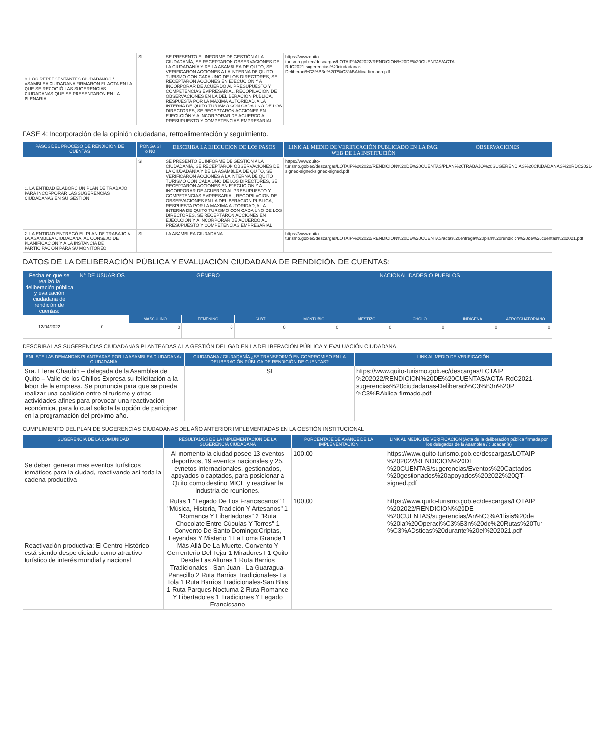| 9. LOS REPRESENTANTES CIUDADANOS / ASAMBLEA CIUDADANA FIRMARON EL ACTA EN LA QUE SE RECOGIÓ LAS SUGERENCIAS CIUDADANAS QUE SE PRESENTARON EN LA PLENARIA | SI | SE PRESENTO EL INFORME DE GESTIÓN A LA CIUDADANÍA, SE RECEPTARON OBSERVACIONES DE LA CIUDADANÍA Y DE LA ASAMBLEA DE QUITO, SE VERIFICARON ACCIONES A LA INTERNA DE QUITO TURISMO CON CADA UNO DE LOS DIRECTORES, SE RECEPTARON ACCIONES EN EJECUCIÓN Y A INCORPORAR DE ACUERDO AL PRESUPUESTO Y COMPETENCIAS EMPRESARIAL, RECOPILACION DE OBSERVACIONES EN LA DELIBERACION PUBLICA, RESPUESTA POR LA MAXIMA AUTORIDAD, A LA INTERNA DE QUITO TURISMO CON CADA UNO DE LOS DIRECTORES, SE RECEPTARON ACCIONES EN EJECUCIÓN Y A INCORPORAR DE ACUERDO AL PRESUPUESTO Y COMPETENCIAS EMPRESARIAL | https://www.quito-turismo.gob.ec/descargas/LOTAIP%202022/RENDICION%20DE%20CUENTAS/ACTA-RdC2021-sugerencias%20ciudadanas-Deliberaci%C3%B3n%20P%C3%BAblica-firmado.pdf | |
FASE 4: Incorporación de la opinión ciudadana, retroalimentación y seguimiento.
| PASOS DEL PROCESO DE RENDICIÓN DE CUENTAS | PONGA SI o NO | DESCRIBA LA EJECUCIÓN DE LOS PASOS | LINK AL MEDIO DE VERIFICACIÓN PUBLICADO EN LA PAG. WEB DE LA INSTITUCIÓN | OBSERVACIONES |
| --- | --- | --- | --- | --- |
| 1. LA ENTIDAD ELABORÓ UN PLAN DE TRABAJO PARA INCORPORAR LAS SUGERENCIAS CIUDADANAS EN SU GESTIÓN | SI | SE PRESENTO EL INFORME DE GESTIÓN A LA CIUDADANÍA, SE RECEPTARON OBSERVACIONES DE LA CIUDADANÍA Y DE LA ASAMBLEA DE QUITO, SE VERIFICARON ACCIONES A LA INTERNA DE QUITO TURISMO CON CADA UNO DE LOS DIRECTORES, SE RECEPTARON ACCIONES EN EJECUCIÓN Y A INCORPORAR DE ACUERDO AL PRESUPUESTO Y COMPETENCIAS EMPRESARIAL, RECOPILACION DE OBSERVACIONES EN LA DELIBERACION PUBLICA, RESPUESTA POR LA MAXIMA AUTORIDAD, A LA INTERNA DE QUITO TURISMO CON CADA UNO DE LOS DIRECTORES, SE RECEPTARON ACCIONES EN EJECUCIÓN Y A INCORPORAR DE ACUERDO AL PRESUPUESTO Y COMPETENCIAS EMPRESARIAL | https://www.quito-turismo.gob.ec/descargas/LOTAIP%202022/RENDICION%20DE%20CUENTAS/PLAN%20TRABAJO%20SUGERENCIAS%20CIUDADANAS%20RDC2021-signed-signed-signed-signed.pdf | |
| 2. LA ENTIDAD ENTREGÓ EL PLAN DE TRABAJO A LA ASAMBLEA CIUDADANA, AL CONSEJO DE PLANIFICACIÓN Y A LA INSTANCIA DE PARTICIPACIÓN PARA SU MONITOREO | SI | LA ASAMBLEA CIUDADANA | https://www.quito-turismo.gob.ec/descargas/LOTAIP%202022/RENDICION%20DE%20CUENTAS/acta%20entrega%20plan%20rendicion%20de%20cuentas%202021.pdf | |
DATOS DE LA DELIBERACIÓN PÚBLICA Y EVALUACIÓN CIUDADANA DE RENDICIÓN DE CUENTAS:
| Fecha en que se realizó la deliberación pública y evaluación ciudadana de rendición de cuentas: | N° DE USUARIOS | GÉNERO | | | NACIONALIDADES O PUEBLOS | | | | |
| --- | --- | --- | --- | --- | --- | --- | --- | --- | --- |
| 12/04/2022 | 0 | MASCULINO | FEMENINO | GLBTI | MONTUBIO | MESTIZO | CHOLO | INDIGENA | AFROECUATORIANO |
| | | 0 | 0 | 0 | 0 | 0 | 0 | 0 | 0 |
DESCRIBA LAS SUGERENCIAS CIUDADANAS PLANTEADAS A LA GESTIÓN DEL GAD EN LA DELIBERACIÓN PÚBLICA Y EVALUACIÓN CIUDADANA
| ENLISTE LAS DEMANDAS PLANTEADAS POR LA ASAMBLEA CIUDADANA / CIUDADANÍA | CIUDADANA / CIUDADANÍA ¿SE TRANSFORMÓ EN COMPROMISO EN LA DELIBERACIÓN PÚBLICA DE RENDICIÓN DE CUENTAS? | LINK AL MEDIO DE VERIFICACIÓN |
| --- | --- | --- |
| Sra. Elena Chaubin – delegada de la Asamblea de Quito – Valle de los Chillos Expresa su felicitación a la labor de la empresa. Se pronuncia para que se pueda realizar una coalición entre el turismo y otras actividades afines para provocar una reactivación económica, para lo cual solicita la opción de participar en la programación del próximo año. | SI | https://www.quito-turismo.gob.ec/descargas/LOTAIP %202022/RENDICION%20DE%20CUENTAS/ACTA-RdC2021-sugerencias%20ciudadanas-Deliberaci%C3%B3n%20P %C3%BAblica-firmado.pdf |
CUMPLIMIENTO DEL PLAN DE SUGERENCIAS CIUDADANAS DEL AÑO ANTERIOR IMPLEMENTADAS EN LA GESTIÓN INSTITUCIONAL
| SUGERENCIA DE LA COMUNIDAD | RESULTADOS DE LA IMPLEMENTACIÓN DE LA SUGERENCIA CIUDADANA | PORCENTAJE DE AVANCE DE LA IMPLEMENTACIÓN | LINK AL MEDIO DE VERIFICACIÓN (Acta de la deliberación pública firmada por los delegados de la Asamblea / ciudadanía) |
| --- | --- | --- | --- |
| Se deben generar mas eventos turísticos temáticos para la ciudad, reactivando así toda la cadena productiva | Al momento la ciudad posee 13 eventos deportivos, 19 eventos nacionales y 25, evnetos internacionales, gestionados, apoyados o captados, para posicionar a Quito como destino MICE y reactivar la industria de reuniones. | 100,00 | https://www.quito-turismo.gob.ec/descargas/LOTAIP %202022/RENDICION%20DE %20CUENTAS/sugerencias/Eventos%20Captados %20gestionados%20apoyados%202022%20QT-signed.pdf |
| Reactivación productiva: El Centro Histórico está siendo desperdiciado como atractivo turístico de interés mundial y nacional | Rutas 1 "Legado De Los Franciscanos" 1 "Música, Historia, Tradición Y Artesanos" 1 "Romance Y Libertadores" 2 "Ruta Chocolate Entre Cúpulas Y Torres" 1 Convento De Santo Domingo:Criptas, Leyendas Y Misterio 1 La Loma Grande 1 Más Allá De La Muerte. Convento Y Cementerio Del Tejar 1 Miradores I 1 Quito Desde Las Alturas 1 Ruta Barrios Tradicionales - San Juan - La Guaragua-Panecillo 2 Ruta Barrios Tradicionales- La Tola 1 Ruta Barrios Tradicionales-San Blas 1 Ruta Parques Nocturna 2 Ruta Romance Y Libertadores 1 Tradiciones Y Legado Franciscano | 100,00 | https://www.quito-turismo.gob.ec/descargas/LOTAIP %202022/RENDICION%20DE %20CUENTAS/sugerencias/An%C3%A1lisis%20de %20la%20Operaci%C3%B3n%20de%20Rutas%20Tur %C3%ADsticas%20durante%20el%202021.pdf |